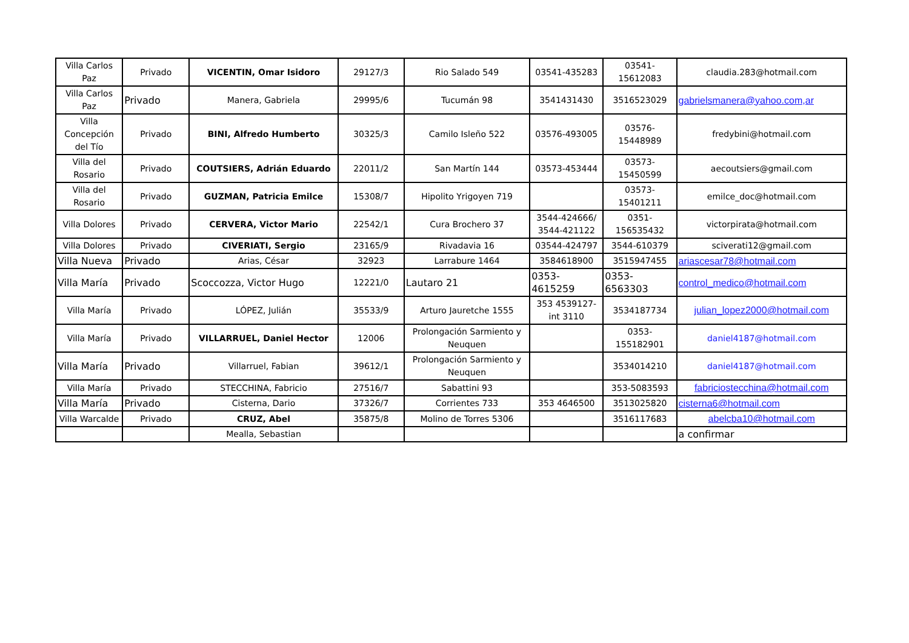| Villa Carlos Paz | Privado | VICENTIN, Omar Isidoro | 29127/3 | Rio Salado 549 | 03541-435283 | 03541-15612083 | claudia.283@hotmail.com |
| Villa Carlos Paz | Privado | Manera, Gabriela | 29995/6 | Tucumán 98 | 3541431430 | 3516523029 | gabrielsmanera@yahoo.com,ar |
| Villa Concepción del Tío | Privado | BINI, Alfredo Humberto | 30325/3 | Camilo Isleño 522 | 03576-493005 | 03576-15448989 | fredybini@hotmail.com |
| Villa del Rosario | Privado | COUTSIERS, Adrián Eduardo | 22011/2 | San Martín 144 | 03573-453444 | 03573-15450599 | aecoutsiers@gmail.com |
| Villa del Rosario | Privado | GUZMAN, Patricia Emilce | 15308/7 | Hipolito Yrigoyen 719 | | 03573-15401211 | emilce_doc@hotmail.com |
| Villa Dolores | Privado | CERVERA, Victor Mario | 22542/1 | Cura Brochero 37 | 3544-424666/ 3544-421122 | 0351-156535432 | victorpirata@hotmail.com |
| Villa Dolores | Privado | CIVERIATI, Sergio | 23165/9 | Rivadavia 16 | 03544-424797 | 3544-610379 | sciverati12@gmail.com |
| Villa Nueva | Privado | Arias, César | 32923 | Larrabure 1464 | 3584618900 | 3515947455 | ariascesar78@hotmail.com |
| Villa María | Privado | Scoccozza, Victor Hugo | 12221/0 | Lautaro 21 | 0353-4615259 | 0353-6563303 | control_medico@hotmail.com |
| Villa María | Privado | LÓPEZ, Julián | 35533/9 | Arturo Jauretche 1555 | 353 4539127- int 3110 | 3534187734 | julian_lopez2000@hotmail.com |
| Villa María | Privado | VILLARRUEL, Daniel Hector | 12006 | Prolongación Sarmiento y Neuquen | | 0353-155182901 | daniel4187@hotmail.com |
| Villa María | Privado | Villarruel, Fabian | 39612/1 | Prolongación Sarmiento y Neuquen | | 3534014210 | daniel4187@hotmail.com |
| Villa María | Privado | STECCHINA, Fabricio | 27516/7 | Sabattini 93 | | 353-5083593 | fabriciostecchina@hotmail.com |
| Villa María | Privado | Cisterna, Dario | 37326/7 | Corrientes 733 | 353 4646500 | 3513025820 | cisterna6@hotmail.com |
| Villa Warcalde | Privado | CRUZ, Abel | 35875/8 | Molino de Torres 5306 | | 3516117683 | abelcba10@hotmail.com |
| | | Mealla, Sebastian | | | | | a confirmar |